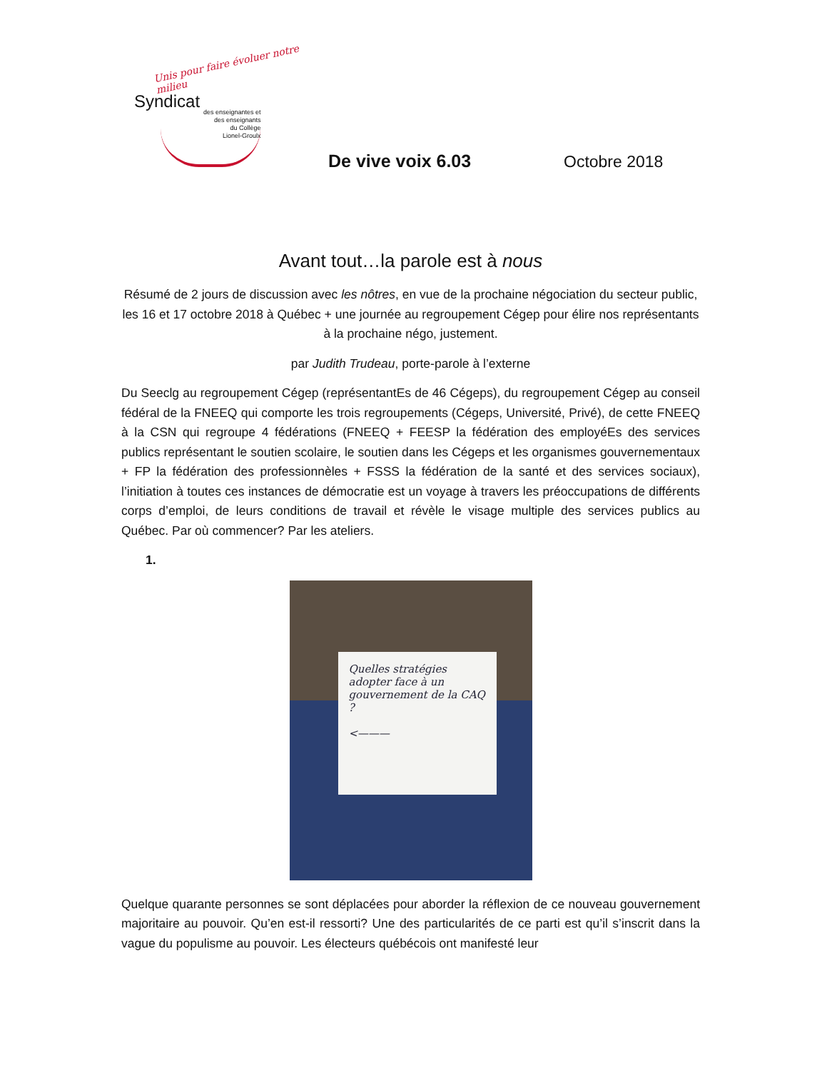Unis pour faire évoluer notre milieu
Syndicat
des enseignantes et
des enseignants
du Collège
Lionel-Groulx
De vive voix 6.03
Octobre 2018
Avant tout…la parole est à nous
Résumé de 2 jours de discussion avec les nôtres, en vue de la prochaine négociation du secteur public, les 16 et 17 octobre 2018 à Québec + une journée au regroupement Cégep pour élire nos représentants à la prochaine négo, justement.
par Judith Trudeau, porte-parole à l’externe
Du Seeclg au regroupement Cégep (représentantEs de 46 Cégeps), du regroupement Cégep au conseil fédéral de la FNEEQ qui comporte les trois regroupements (Cégeps, Université, Privé), de cette FNEEQ à la CSN qui regroupe 4 fédérations (FNEEQ + FEESP la fédération des employéEs des services publics représentant le soutien scolaire, le soutien dans les Cégeps et les organismes gouvernementaux + FP la fédération des professionnèles + FSSS la fédération de la santé et des services sociaux), l’initiation à toutes ces instances de démocratie est un voyage à travers les préoccupations de différents corps d’emploi, de leurs conditions de travail et révèle le visage multiple des services publics au Québec. Par où commencer? Par les ateliers.
1.
Quelles stratégies adopter face à un gouvernement de la CAQ ?
<———
Quelque quarante personnes se sont déplacées pour aborder la réflexion de ce nouveau gouvernement majoritaire au pouvoir. Qu’en est-il ressorti? Une des particularités de ce parti est qu’il s’inscrit dans la vague du populisme au pouvoir. Les électeurs québécois ont manifesté leur